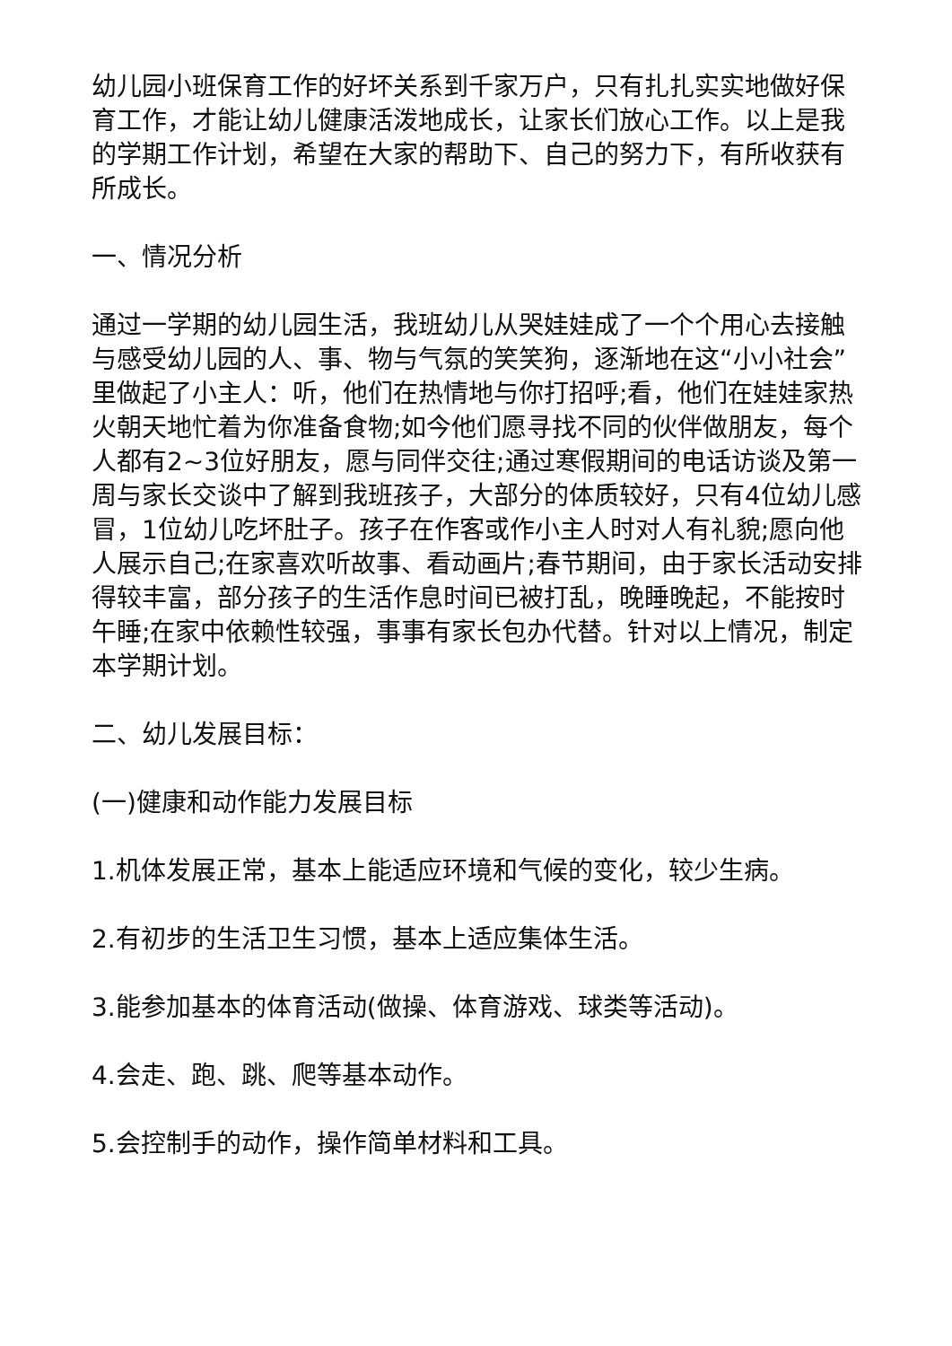幼儿园小班保育工作的好坏关系到千家万户，只有扎扎实实地做好保育工作，才能让幼儿健康活泼地成长，让家长们放心工作。以上是我的学期工作计划，希望在大家的帮助下、自己的努力下，有所收获有所成长。
一、情况分析
通过一学期的幼儿园生活，我班幼儿从哭娃娃成了一个个用心去接触与感受幼儿园的人、事、物与气氛的笑笑狗，逐渐地在这“小小社会”里做起了小主人：听，他们在热情地与你打招呼;看，他们在娃娃家热火朝天地忙着为你准备食物;如今他们愿寻找不同的伙伴做朋友，每个人都有2~3位好朋友，愿与同伴交往;通过寒假期间的电话访谈及第一周与家长交谈中了解到我班孩子，大部分的体质较好，只有4位幼儿感冒，1位幼儿吃坏肚子。孩子在作客或作小主人时对人有礼貌;愿向他人展示自己;在家喜欢听故事、看动画片;春节期间，由于家长活动安排得较丰富，部分孩子的生活作息时间已被打乱，晚睡晚起，不能按时午睡;在家中依赖性较强，事事有家长包办代替。针对以上情况，制定本学期计划。
二、幼儿发展目标：
(一)健康和动作能力发展目标
1.机体发展正常，基本上能适应环境和气候的变化，较少生病。
2.有初步的生活卫生习惯，基本上适应集体生活。
3.能参加基本的体育活动(做操、体育游戏、球类等活动)。
4.会走、跑、跳、爬等基本动作。
5.会控制手的动作，操作简单材料和工具。